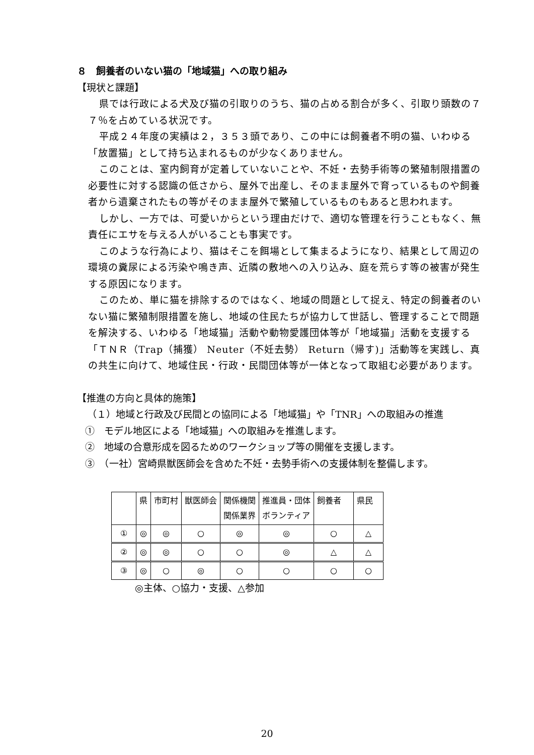８　飼養者のいない猫の「地域猫」への取り組み
【現状と課題】
県では行政による犬及び猫の引取りのうち、猫の占める割合が多く、引取り頭数の７７％を占めている状況です。
平成２４年度の実績は２，３５３頭であり、この中には飼養者不明の猫、いわゆる「放置猫」として持ち込まれるものが少なくありません。
このことは、室内飼育が定着していないことや、不妊・去勢手術等の繁殖制限措置の必要性に対する認識の低さから、屋外で出産し、そのまま屋外で育っているものや飼養者から遺棄されたもの等がそのまま屋外で繁殖しているものもあると思われます。
しかし、一方では、可愛いからという理由だけで、適切な管理を行うこともなく、無責任にエサを与える人がいることも事実です。
このような行為により、猫はそこを餌場として集まるようになり、結果として周辺の環境の糞尿による汚染や鳴き声、近隣の敷地への入り込み、庭を荒らす等の被害が発生する原因になります。
このため、単に猫を排除するのではなく、地域の問題として捉え、特定の飼養者のいない猫に繁殖制限措置を施し、地域の住民たちが協力して世話し、管理することで問題を解決する、いわゆる「地域猫」活動や動物愛護団体等が「地域猫」活動を支援する「ＴＮＲ（Trap（捕獲） Neuter（不妊去勢） Return（帰す)」活動等を実践し、真の共生に向けて、地域住民・行政・民間団体等が一体となって取組む必要があります。
【推進の方向と具体的施策】
（１）地域と行政及び民間との協同による「地域猫」や「TNR」への取組みの推進
①　モデル地区による「地域猫」への取組みを推進します。
②　地域の合意形成を図るためのワークショップ等の開催を支援します。
③　（一社）宮崎県獣医師会を含めた不妊・去勢手術への支援体制を整備します。
| | 県 | 市町村 | 獣医師会 | 関係機関 関係業界 | 推進員・団体 ボランティア | 飼養者 | 県民 |
| ① | ◎ | ◎ | ○ | ◎ | ◎ | ○ | △ |
| ② | ◎ | ◎ | ○ | ○ | ◎ | △ | △ |
| ③ | ◎ | ○ | ◎ | ○ | ○ | ○ | ○ |
◎主体、○協力・支援、△参加
20